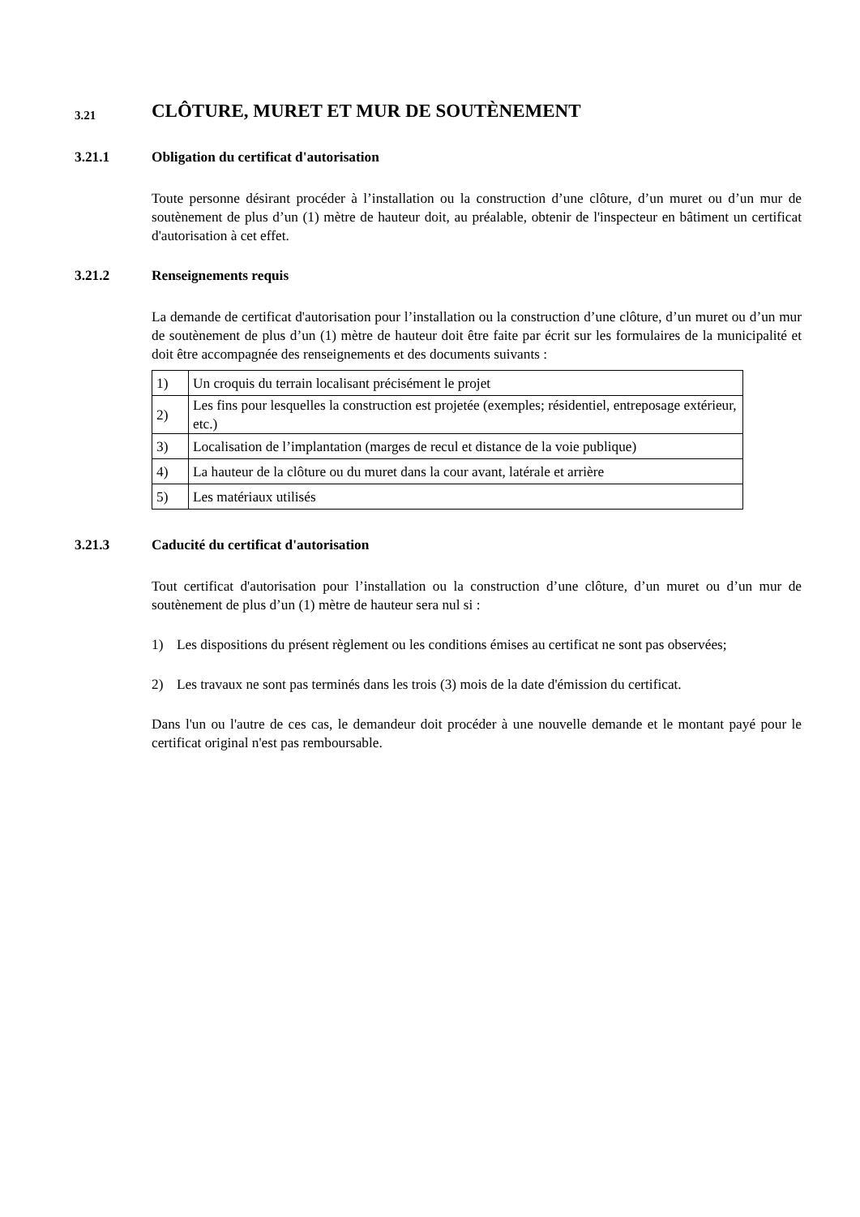3.21 CLÔTURE, MURET ET MUR DE SOUTÈNEMENT
3.21.1 Obligation du certificat d'autorisation
Toute personne désirant procéder à l’installation ou la construction d’une clôture, d’un muret ou d’un mur de soutènement de plus d’un (1) mètre de hauteur doit, au préalable, obtenir de l'inspecteur en bâtiment un certificat d'autorisation à cet effet.
3.21.2 Renseignements requis
La demande de certificat d'autorisation pour l’installation ou la construction d’une clôture, d’un muret ou d’un mur de soutènement de plus d’un (1) mètre de hauteur doit être faite par écrit sur les formulaires de la municipalité et doit être accompagnée des renseignements et des documents suivants :
| 1) | Un croquis du terrain localisant précisément le projet |
| 2) | Les fins pour lesquelles la construction est projetée (exemples; résidentiel, entreposage extérieur, etc.) |
| 3) | Localisation de l’implantation (marges de recul et distance de la voie publique) |
| 4) | La hauteur de la clôture ou du muret dans la cour avant, latérale et arrière |
| 5) | Les matériaux utilisés |
3.21.3 Caducité du certificat d'autorisation
Tout certificat d'autorisation pour l’installation ou la construction d’une clôture, d’un muret ou d’un mur de soutènement de plus d’un (1) mètre de hauteur sera nul si :
1) Les dispositions du présent règlement ou les conditions émises au certificat ne sont pas observées;
2) Les travaux ne sont pas terminés dans les trois (3) mois de la date d'émission du certificat.
Dans l'un ou l'autre de ces cas, le demandeur doit procéder à une nouvelle demande et le montant payé pour le certificat original n'est pas remboursable.